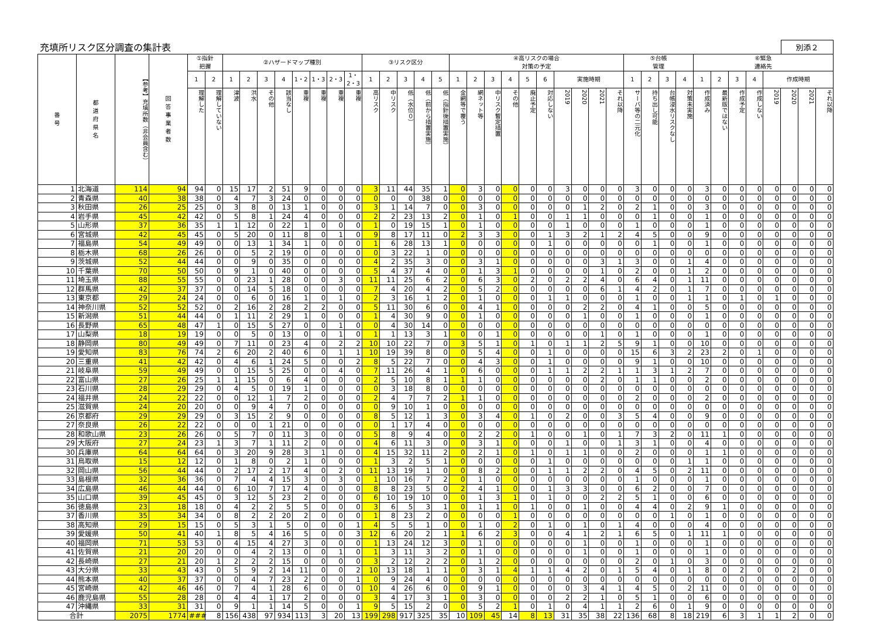充填所リスク区分調査の集計表
別添２
| 番 号 | 都 道 府 県 名 | 【参考】充填所数（非会員含む） | 回 答 事 業 者 数 | ①指針 把握 | | ②ハザードマップ種別 | | | | | | | | ③リスク区分 | | | | | ④高リスクの場合 対策の予定 | | | | | | | | | | ⑤台帳 管理 | | | | ⑥緊急 連絡先 | | | | | | | |
| --- | --- | --- | --- | --- | --- | --- | --- | --- | --- | --- | --- | --- | --- | --- | --- | --- | --- | --- | --- | --- | --- | --- | --- | --- | --- | --- | --- | --- | --- | --- | --- | --- | --- | --- | --- | --- | --- | --- | --- | --- |
| | | | | 1 | 2 | 1 | 2 | 3 | 4 | 1・2 | 1・3 | 2・3 | 1・2・3 | 1 | 2 | 3 | 4 | 5 | 1 | 2 | 3 | 4 | 5 | 6 | 実施時期 | | | | 1 | 2 | 3 | 4 | 1 | 2 | 3 | 4 | 作成時期 | | | |
| | | | | 理解した | 理解していない | 津波 | 洪水 | その他 | 該当なし | 重複 | 重複 | 重複 | 重複 | 高リスク | 中リスク | 低（水位０） | 低（前から措置実施） | 低（指針後措置実施） | 金網等で覆う | 網ネット等 | 中リスク暫定措置 | その他 | 廃止予定 | 対応しない | 2019 | 2020 | 2021 | それ以降 | サーバ等の二元化 | 持ち出し可能 | 台帳浸水リスクなし | 対策未実施 | 作成済み | 最新版ではない | 作成予定 | 作成しない | 2019 | 2020 | 2021 | それ以降 |
| 1 | 北海道 | 114 | 94 | 94 | 0 | 15 | 17 | 2 | 51 | 9 | 0 | 0 | 0 | 3 | 11 | 44 | 35 | 1 | 0 | 3 | 0 | 0 | 0 | 0 | 3 | 0 | 0 | 0 | 3 | 0 | 0 | 0 | 3 | 0 | 0 | 0 | 0 | 0 | 0 | 0 |
| 2 | 青森県 | 40 | 38 | 38 | 0 | 4 | 7 | 3 | 24 | 0 | 0 | 0 | 0 | 0 | 0 | 0 | 38 | 0 | 0 | 0 | 0 | 0 | 0 | 0 | 0 | 0 | 0 | 0 | 0 | 0 | 0 | 0 | 0 | 0 | 0 | 0 | 0 | 0 | 0 | 0 |
| 3 | 秋田県 | 26 | 25 | 25 | 0 | 3 | 8 | 0 | 13 | 1 | 0 | 0 | 0 | 3 | 1 | 14 | 7 | 0 | 0 | 3 | 0 | 0 | 0 | 0 | 0 | 1 | 2 | 0 | 2 | 1 | 0 | 0 | 3 | 0 | 0 | 0 | 0 | 0 | 0 | 0 |
| 4 | 岩手県 | 45 | 42 | 42 | 0 | 5 | 8 | 1 | 24 | 4 | 0 | 0 | 0 | 2 | 2 | 23 | 13 | 2 | 0 | 1 | 0 | 1 | 0 | 0 | 1 | 1 | 0 | 0 | 0 | 1 | 0 | 0 | 1 | 0 | 0 | 0 | 0 | 0 | 0 | 0 |
| 5 | 山形県 | 37 | 36 | 35 | 1 | 1 | 12 | 0 | 22 | 1 | 0 | 0 | 0 | 1 | 0 | 19 | 15 | 1 | 0 | 1 | 0 | 0 | 0 | 0 | 1 | 0 | 0 | 0 | 1 | 0 | 0 | 0 | 1 | 0 | 0 | 0 | 0 | 0 | 0 | 0 |
| 6 | 宮城県 | 42 | 45 | 45 | 0 | 5 | 20 | 0 | 11 | 8 | 0 | 1 | 0 | 9 | 8 | 17 | 11 | 0 | 2 | 3 | 3 | 0 | 0 | 1 | 3 | 2 | 1 | 2 | 4 | 5 | 0 | 0 | 9 | 0 | 0 | 0 | 0 | 0 | 0 | 0 |
| 7 | 福島県 | 54 | 49 | 49 | 0 | 0 | 13 | 1 | 34 | 1 | 0 | 0 | 0 | 1 | 6 | 28 | 13 | 1 | 0 | 0 | 0 | 0 | 0 | 1 | 0 | 0 | 0 | 0 | 0 | 1 | 0 | 0 | 1 | 0 | 0 | 0 | 0 | 0 | 0 | 0 |
| 8 | 栃木県 | 68 | 26 | 26 | 0 | 0 | 5 | 2 | 19 | 0 | 0 | 0 | 0 | 0 | 3 | 22 | 1 | 0 | 0 | 0 | 0 | 0 | 0 | 0 | 0 | 0 | 0 | 0 | 0 | 0 | 0 | 0 | 0 | 0 | 0 | 0 | 0 | 0 | 0 | 0 |
| 9 | 茨城県 | 52 | 44 | 44 | 0 | 0 | 9 | 0 | 35 | 0 | 0 | 0 | 0 | 4 | 2 | 35 | 3 | 0 | 0 | 3 | 1 | 0 | 0 | 0 | 0 | 0 | 3 | 1 | 3 | 0 | 0 | 1 | 4 | 0 | 0 | 0 | 0 | 0 | 0 | 0 |
| 10 | 千葉県 | 70 | 50 | 50 | 0 | 9 | 1 | 0 | 40 | 0 | 0 | 0 | 0 | 5 | 4 | 37 | 4 | 0 | 0 | 1 | 3 | 1 | 0 | 0 | 0 | 0 | 1 | 0 | 2 | 0 | 0 | 1 | 2 | 0 | 0 | 0 | 0 | 0 | 0 | 0 |
| 11 | 埼玉県 | 88 | 55 | 55 | 0 | 0 | 23 | 1 | 28 | 0 | 0 | 3 | 0 | 11 | 11 | 25 | 6 | 2 | 0 | 6 | 3 | 0 | 2 | 0 | 2 | 2 | 4 | 0 | 6 | 4 | 0 | 1 | 11 | 0 | 0 | 0 | 0 | 0 | 0 | 0 |
| 12 | 群馬県 | 42 | 37 | 37 | 0 | 0 | 14 | 5 | 18 | 0 | 0 | 0 | 0 | 7 | 4 | 20 | 4 | 2 | 0 | 5 | 2 | 0 | 0 | 0 | 0 | 0 | 6 | 1 | 4 | 2 | 0 | 1 | 7 | 0 | 0 | 0 | 0 | 0 | 0 | 0 |
| 13 | 東京都 | 29 | 24 | 24 | 0 | 0 | 6 | 0 | 16 | 1 | 0 | 1 | 0 | 2 | 3 | 16 | 1 | 2 | 0 | 1 | 0 | 0 | 0 | 1 | 1 | 0 | 0 | 0 | 1 | 0 | 0 | 1 | 1 | 0 | 1 | 0 | 1 | 0 | 0 | 0 |
| 14 | 神奈川県 | 52 | 52 | 52 | 0 | 2 | 16 | 2 | 28 | 2 | 2 | 0 | 0 | 5 | 11 | 30 | 6 | 0 | 0 | 4 | 1 | 0 | 0 | 0 | 0 | 2 | 2 | 0 | 4 | 1 | 0 | 0 | 5 | 0 | 0 | 0 | 0 | 0 | 0 | 0 |
| 15 | 新潟県 | 51 | 44 | 44 | 0 | 1 | 11 | 2 | 29 | 1 | 0 | 0 | 0 | 1 | 4 | 30 | 9 | 0 | 0 | 1 | 0 | 0 | 0 | 0 | 0 | 1 | 0 | 0 | 1 | 0 | 0 | 0 | 1 | 0 | 0 | 0 | 0 | 0 | 0 | 0 |
| 16 | 長野県 | 65 | 48 | 47 | 1 | 0 | 15 | 5 | 27 | 0 | 0 | 1 | 0 | 0 | 4 | 30 | 14 | 0 | 0 | 0 | 0 | 0 | 0 | 0 | 0 | 0 | 0 | 0 | 0 | 0 | 0 | 0 | 0 | 0 | 0 | 0 | 0 | 0 | 0 | 0 |
| 17 | 山梨県 | 18 | 19 | 19 | 0 | 0 | 5 | 0 | 13 | 0 | 0 | 1 | 0 | 1 | 1 | 13 | 3 | 1 | 0 | 0 | 1 | 0 | 0 | 0 | 0 | 0 | 1 | 0 | 1 | 0 | 0 | 0 | 1 | 0 | 0 | 0 | 0 | 0 | 0 | 0 |
| 18 | 静岡県 | 80 | 49 | 49 | 0 | 7 | 11 | 0 | 23 | 4 | 0 | 2 | 2 | 10 | 10 | 22 | 7 | 0 | 3 | 5 | 1 | 0 | 1 | 0 | 1 | 1 | 2 | 5 | 9 | 1 | 0 | 0 | 10 | 0 | 0 | 0 | 0 | 0 | 0 | 0 |
| 19 | 愛知県 | 83 | 76 | 74 | 2 | 6 | 20 | 2 | 40 | 6 | 0 | 1 | 1 | 10 | 19 | 39 | 8 | 0 | 0 | 5 | 4 | 0 | 0 | 1 | 0 | 0 | 0 | 0 | 15 | 6 | 3 | 2 | 23 | 2 | 0 | 1 | 0 | 0 | 0 | 0 |
| 20 | 三重県 | 41 | 42 | 42 | 0 | 4 | 6 | 1 | 24 | 5 | 0 | 0 | 2 | 8 | 5 | 22 | 7 | 0 | 0 | 4 | 3 | 0 | 0 | 1 | 0 | 0 | 0 | 0 | 9 | 1 | 0 | 0 | 10 | 0 | 0 | 0 | 0 | 0 | 0 | 0 |
| 21 | 岐阜県 | 59 | 49 | 49 | 0 | 0 | 15 | 5 | 25 | 0 | 0 | 4 | 0 | 7 | 11 | 26 | 4 | 1 | 0 | 6 | 0 | 0 | 0 | 1 | 1 | 2 | 2 | 1 | 1 | 3 | 1 | 2 | 7 | 0 | 0 | 0 | 0 | 0 | 0 | 0 |
| 22 | 富山県 | 27 | 26 | 25 | 1 | 1 | 15 | 0 | 6 | 4 | 0 | 0 | 0 | 2 | 5 | 10 | 8 | 1 | 1 | 1 | 0 | 0 | 0 | 0 | 0 | 0 | 2 | 0 | 1 | 1 | 0 | 0 | 2 | 0 | 0 | 0 | 0 | 0 | 0 | 0 |
| 23 | 石川県 | 28 | 29 | 29 | 0 | 4 | 5 | 0 | 19 | 1 | 0 | 0 | 0 | 0 | 3 | 18 | 8 | 0 | 0 | 0 | 0 | 0 | 0 | 0 | 0 | 0 | 0 | 0 | 0 | 0 | 0 | 0 | 0 | 0 | 0 | 0 | 0 | 0 | 0 | 0 |
| 24 | 福井県 | 24 | 22 | 22 | 0 | 0 | 12 | 1 | 7 | 2 | 0 | 0 | 0 | 2 | 4 | 7 | 7 | 2 | 1 | 1 | 0 | 0 | 0 | 0 | 0 | 0 | 0 | 0 | 2 | 0 | 0 | 0 | 2 | 0 | 0 | 0 | 0 | 0 | 0 | 0 |
| 25 | 滋賀県 | 24 | 20 | 20 | 0 | 0 | 9 | 4 | 7 | 0 | 0 | 0 | 0 | 0 | 9 | 10 | 1 | 0 | 0 | 0 | 0 | 0 | 0 | 0 | 0 | 0 | 0 | 0 | 0 | 0 | 0 | 0 | 0 | 0 | 0 | 0 | 0 | 0 | 0 | 0 |
| 26 | 京都府 | 29 | 29 | 29 | 0 | 3 | 15 | 2 | 9 | 0 | 0 | 0 | 0 | 8 | 5 | 12 | 1 | 3 | 0 | 3 | 4 | 0 | 1 | 0 | 2 | 0 | 0 | 3 | 5 | 4 | 0 | 0 | 9 | 0 | 0 | 0 | 0 | 0 | 0 | 0 |
| 27 | 奈良県 | 26 | 22 | 22 | 0 | 0 | 0 | 1 | 21 | 0 | 0 | 0 | 0 | 0 | 1 | 17 | 4 | 0 | 0 | 0 | 0 | 0 | 0 | 0 | 0 | 0 | 0 | 0 | 0 | 0 | 0 | 0 | 0 | 0 | 0 | 0 | 0 | 0 | 0 | 0 |
| 28 | 和歌山県 | 23 | 26 | 26 | 0 | 5 | 7 | 0 | 11 | 3 | 0 | 0 | 0 | 5 | 8 | 9 | 4 | 0 | 0 | 2 | 2 | 0 | 1 | 0 | 0 | 1 | 0 | 1 | 7 | 3 | 2 | 0 | 11 | 1 | 0 | 0 | 0 | 0 | 0 | 0 |
| 29 | 大阪府 | 27 | 24 | 23 | 1 | 3 | 7 | 1 | 11 | 2 | 0 | 0 | 0 | 4 | 6 | 11 | 3 | 0 | 0 | 3 | 1 | 0 | 0 | 0 | 1 | 0 | 0 | 1 | 3 | 1 | 0 | 0 | 4 | 0 | 0 | 0 | 0 | 0 | 0 | 0 |
| 30 | 兵庫県 | 64 | 64 | 64 | 0 | 3 | 20 | 9 | 28 | 3 | 1 | 0 | 0 | 4 | 15 | 32 | 11 | 2 | 0 | 2 | 1 | 0 | 1 | 0 | 1 | 1 | 0 | 0 | 2 | 0 | 0 | 0 | 1 | 1 | 0 | 0 | 0 | 0 | 0 | 0 |
| 31 | 鳥取県 | 15 | 12 | 12 | 0 | 1 | 8 | 0 | 2 | 1 | 0 | 0 | 0 | 1 | 3 | 2 | 5 | 1 | 0 | 0 | 0 | 0 | 0 | 1 | 0 | 0 | 0 | 0 | 0 | 0 | 0 | 1 | 1 | 0 | 0 | 0 | 0 | 0 | 0 | 0 |
| 32 | 岡山県 | 56 | 44 | 44 | 0 | 2 | 17 | 2 | 17 | 4 | 0 | 2 | 0 | 11 | 13 | 19 | 1 | 0 | 0 | 8 | 2 | 0 | 0 | 1 | 1 | 2 | 2 | 0 | 4 | 5 | 0 | 2 | 11 | 0 | 0 | 0 | 0 | 0 | 0 | 0 |
| 33 | 島根県 | 32 | 36 | 36 | 0 | 7 | 4 | 4 | 15 | 3 | 0 | 3 | 0 | 1 | 10 | 16 | 7 | 2 | 0 | 1 | 0 | 0 | 0 | 0 | 0 | 0 | 0 | 0 | 1 | 0 | 0 | 0 | 1 | 0 | 0 | 0 | 0 | 0 | 0 | 0 |
| 34 | 広島県 | 46 | 44 | 44 | 0 | 6 | 10 | 7 | 17 | 4 | 0 | 0 | 0 | 8 | 8 | 23 | 5 | 0 | 2 | 4 | 1 | 0 | 0 | 1 | 3 | 3 | 0 | 0 | 6 | 2 | 0 | 0 | 7 | 0 | 0 | 0 | 0 | 0 | 0 | 0 |
| 35 | 山口県 | 39 | 45 | 45 | 0 | 3 | 12 | 5 | 23 | 2 | 0 | 0 | 0 | 6 | 10 | 19 | 10 | 0 | 0 | 1 | 3 | 1 | 0 | 1 | 0 | 0 | 2 | 2 | 5 | 1 | 0 | 0 | 6 | 0 | 0 | 0 | 0 | 0 | 0 | 0 |
| 36 | 徳島県 | 23 | 18 | 18 | 0 | 4 | 2 | 2 | 5 | 5 | 0 | 0 | 0 | 3 | 6 | 5 | 3 | 1 | 0 | 1 | 1 | 0 | 1 | 0 | 0 | 1 | 0 | 0 | 4 | 4 | 0 | 2 | 9 | 1 | 0 | 0 | 0 | 0 | 0 | 0 |
| 37 | 香川県 | 35 | 34 | 34 | 0 | 8 | 2 | 2 | 20 | 2 | 0 | 0 | 0 | 1 | 8 | 23 | 2 | 0 | 0 | 0 | 0 | 1 | 0 | 0 | 0 | 0 | 0 | 0 | 0 | 0 | 1 | 0 | 1 | 0 | 0 | 0 | 0 | 0 | 0 | 0 |
| 38 | 高知県 | 29 | 15 | 15 | 0 | 5 | 3 | 1 | 5 | 0 | 0 | 0 | 1 | 4 | 5 | 5 | 1 | 0 | 0 | 1 | 0 | 2 | 0 | 1 | 0 | 1 | 0 | 1 | 4 | 0 | 0 | 0 | 4 | 0 | 0 | 0 | 0 | 0 | 0 | 0 |
| 39 | 愛媛県 | 50 | 41 | 40 | 1 | 8 | 5 | 4 | 16 | 5 | 0 | 0 | 3 | 12 | 6 | 20 | 2 | 1 | 1 | 6 | 2 | 3 | 0 | 0 | 4 | 1 | 2 | 1 | 6 | 5 | 0 | 1 | 11 | 1 | 0 | 0 | 0 | 0 | 0 | 0 |
| 40 | 福岡県 | 71 | 53 | 53 | 0 | 4 | 15 | 4 | 27 | 3 | 0 | 0 | 0 | 1 | 13 | 24 | 12 | 3 | 0 | 1 | 0 | 0 | 0 | 0 | 0 | 1 | 0 | 0 | 1 | 0 | 0 | 0 | 1 | 0 | 0 | 0 | 0 | 0 | 0 | 0 |
| 41 | 佐賀県 | 21 | 20 | 20 | 0 | 0 | 4 | 2 | 13 | 0 | 0 | 1 | 0 | 1 | 3 | 11 | 3 | 2 | 0 | 1 | 0 | 0 | 0 | 0 | 0 | 1 | 0 | 0 | 1 | 0 | 0 | 0 | 1 | 0 | 0 | 0 | 0 | 0 | 0 | 0 |
| 42 | 長崎県 | 27 | 21 | 20 | 1 | 2 | 2 | 2 | 15 | 0 | 0 | 0 | 0 | 3 | 2 | 12 | 2 | 2 | 0 | 1 | 2 | 0 | 0 | 0 | 0 | 0 | 0 | 0 | 2 | 0 | 1 | 0 | 3 | 0 | 0 | 0 | 0 | 0 | 0 | 0 |
| 43 | 大分県 | 33 | 43 | 43 | 0 | 5 | 9 | 2 | 14 | 11 | 0 | 0 | 2 | 10 | 13 | 18 | 1 | 1 | 0 | 3 | 1 | 4 | 1 | 1 | 4 | 2 | 0 | 1 | 5 | 4 | 0 | 1 | 8 | 0 | 2 | 0 | 0 | 2 | 0 | 0 |
| 44 | 熊本県 | 40 | 37 | 37 | 0 | 0 | 4 | 7 | 23 | 2 | 0 | 0 | 1 | 0 | 9 | 24 | 4 | 0 | 0 | 0 | 0 | 0 | 0 | 0 | 0 | 0 | 0 | 0 | 0 | 0 | 0 | 0 | 0 | 0 | 0 | 0 | 0 | 0 | 0 | 0 |
| 45 | 宮崎県 | 42 | 46 | 46 | 0 | 7 | 4 | 1 | 28 | 6 | 0 | 0 | 0 | 10 | 4 | 26 | 6 | 0 | 0 | 9 | 1 | 0 | 0 | 0 | 0 | 3 | 4 | 1 | 4 | 5 | 0 | 2 | 11 | 0 | 0 | 0 | 0 | 0 | 0 | 0 |
| 46 | 鹿児島県 | 55 | 28 | 28 | 0 | 4 | 4 | 1 | 17 | 2 | 0 | 0 | 0 | 3 | 4 | 17 | 3 | 1 | 0 | 3 | 0 | 0 | 0 | 0 | 2 | 2 | 1 | 0 | 5 | 1 | 0 | 0 | 6 | 0 | 0 | 0 | 0 | 0 | 0 | 0 |
| 47 | 沖縄県 | 33 | 31 | 31 | 0 | 9 | 1 | 1 | 14 | 5 | 0 | 0 | 1 | 9 | 5 | 15 | 2 | 0 | 0 | 5 | 2 | 1 | 0 | 1 | 0 | 4 | 1 | 1 | 2 | 6 | 0 | 1 | 9 | 0 | 0 | 0 | 0 | 0 | 0 | 0 |
| 合計 | | 2075 | 1774 | ### | 8 | 156 | 438 | 97 | 934 | 113 | 3 | 20 | 13 | 199 | 298 | 917 | 325 | 35 | 10 | 109 | 45 | 14 | 8 | 13 | 31 | 35 | 38 | 22 | 136 | 68 | 8 | 18 | 219 | 6 | 3 | 1 | 1 | 2 | 0 | 0 |